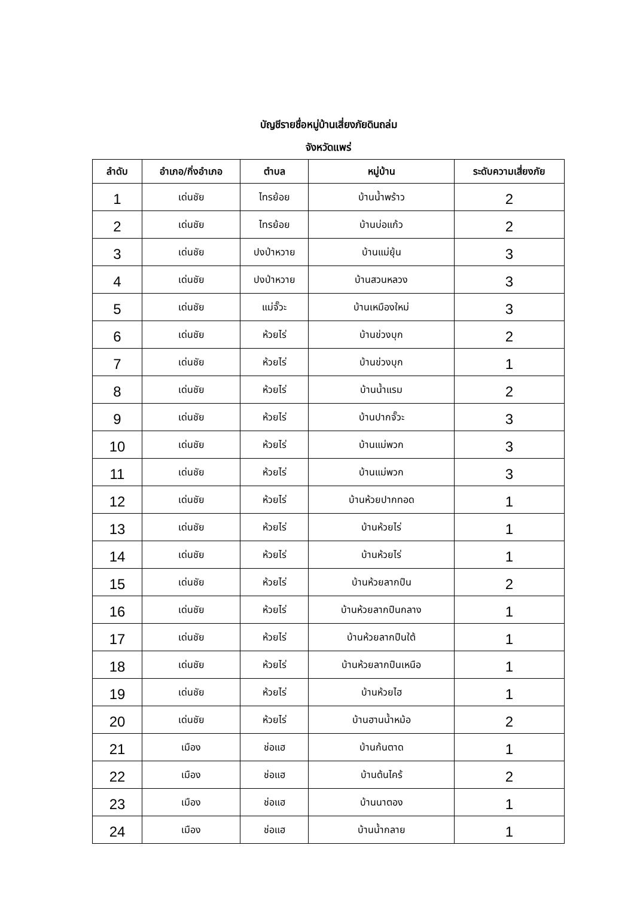บัญชีรายชื่อหมู่บ้านเสี่ยงภัยดินถล่ม
จังหวัดแพร่
| ลำดับ | อำเภอ/กิ่งอำเภอ | ตำบล | หมู่บ้าน | ระดับความเสี่ยงภัย |
| --- | --- | --- | --- | --- |
| 1 | เด่นชัย | ไทรย้อย | บ้านน้ำพร้าว | 2 |
| 2 | เด่นชัย | ไทรย้อย | บ้านบ่อแก้ว | 2 |
| 3 | เด่นชัย | ปงป่าหวาย | บ้านแม่ยุ้น | 3 |
| 4 | เด่นชัย | ปงป่าหวาย | บ้านสวนหลวง | 3 |
| 5 | เด่นชัย | แม่จั๊วะ | บ้านเหมืองใหม่ | 3 |
| 6 | เด่นชัย | ห้วยไร่ | บ้านข่วงบุก | 2 |
| 7 | เด่นชัย | ห้วยไร่ | บ้านข่วงบุก | 1 |
| 8 | เด่นชัย | ห้วยไร่ | บ้านน้ำแรม | 2 |
| 9 | เด่นชัย | ห้วยไร่ | บ้านปากจั๊วะ | 3 |
| 10 | เด่นชัย | ห้วยไร่ | บ้านแม่พวก | 3 |
| 11 | เด่นชัย | ห้วยไร่ | บ้านแม่พวก | 3 |
| 12 | เด่นชัย | ห้วยไร่ | บ้านห้วยปากทอด | 1 |
| 13 | เด่นชัย | ห้วยไร่ | บ้านห้วยไร่ | 1 |
| 14 | เด่นชัย | ห้วยไร่ | บ้านห้วยไร่ | 1 |
| 15 | เด่นชัย | ห้วยไร่ | บ้านห้วยลากปืน | 2 |
| 16 | เด่นชัย | ห้วยไร่ | บ้านห้วยลากปืนกลาง | 1 |
| 17 | เด่นชัย | ห้วยไร่ | บ้านห้วยลากปืนใต้ | 1 |
| 18 | เด่นชัย | ห้วยไร่ | บ้านห้วยลากปืนเหนือ | 1 |
| 19 | เด่นชัย | ห้วยไร่ | บ้านห้วยไฮ | 1 |
| 20 | เด่นชัย | ห้วยไร่ | บ้านฮานน้ำหม้อ | 2 |
| 21 | เมือง | ช่อแฮ | บ้านก้นตาด | 1 |
| 22 | เมือง | ช่อแฮ | บ้านต้นไคร้ | 2 |
| 23 | เมือง | ช่อแฮ | บ้านนาตอง | 1 |
| 24 | เมือง | ช่อแฮ | บ้านน้ำกลาย | 1 |